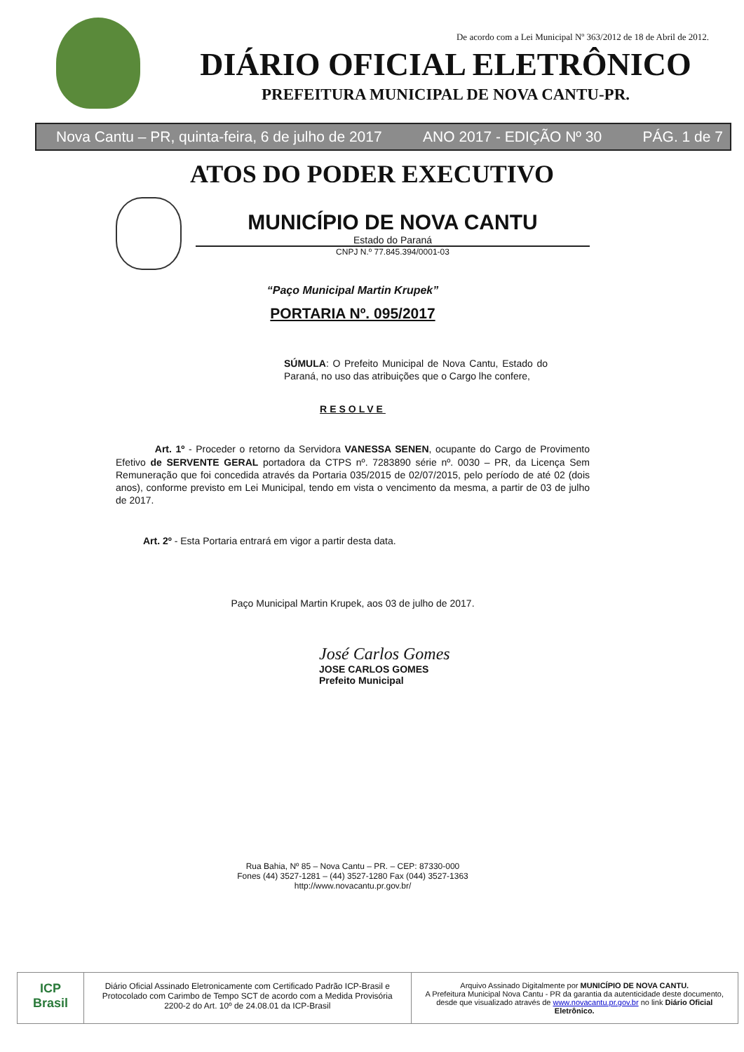De acordo com a Lei Municipal Nº 363/2012 de 18 de Abril de 2012.
DIÁRIO OFICIAL ELETRÔNICO
PREFEITURA MUNICIPAL DE NOVA CANTU-PR.
Nova Cantu – PR, quinta-feira, 6 de julho de 2017 ANO 2017 - EDIÇÃO Nº 30 PÁG. 1 de 7
ATOS DO PODER EXECUTIVO
MUNICÍPIO DE NOVA CANTU
Estado do Paraná
CNPJ N.º 77.845.394/0001-03
“Paço Municipal Martin Krupek”
PORTARIA Nº. 095/2017
SÚMULA: O Prefeito Municipal de Nova Cantu, Estado do Paraná, no uso das atribuições que o Cargo lhe confere,
RESOLVE
Art. 1º - Proceder o retorno da Servidora VANESSA SENEN, ocupante do Cargo de Provimento Efetivo de SERVENTE GERAL portadora da CTPS nº. 7283890 série nº. 0030 – PR, da Licença Sem Remuneração que foi concedida através da Portaria 035/2015 de 02/07/2015, pelo período de até 02 (dois anos), conforme previsto em Lei Municipal, tendo em vista o vencimento da mesma, a partir de 03 de julho de 2017.
Art. 2º - Esta Portaria entrará em vigor a partir desta data.
Paço Municipal Martin Krupek, aos 03 de julho de 2017.
José Carlos Gomes
JOSE CARLOS GOMES
Prefeito Municipal
Rua Bahia, Nº 85 – Nova Cantu – PR. – CEP: 87330-000
Fones (44) 3527-1281 – (44) 3527-1280 Fax (044) 3527-1363
http://www.novacantu.pr.gov.br/
ICP Brasil
Diário Oficial Assinado Eletronicamente com Certificado Padrão ICP-Brasil e Protocolado com Carimbo de Tempo SCT de acordo com a Medida Provisória 2200-2 do Art. 10º de 24.08.01 da ICP-Brasil
Arquivo Assinado Digitalmente por MUNICÍPIO DE NOVA CANTU.
A Prefeitura Municipal Nova Cantu - PR da garantia da autenticidade deste documento, desde que visualizado através de www.novacantu.pr.gov.br no link Diário Oficial Eletrônico.